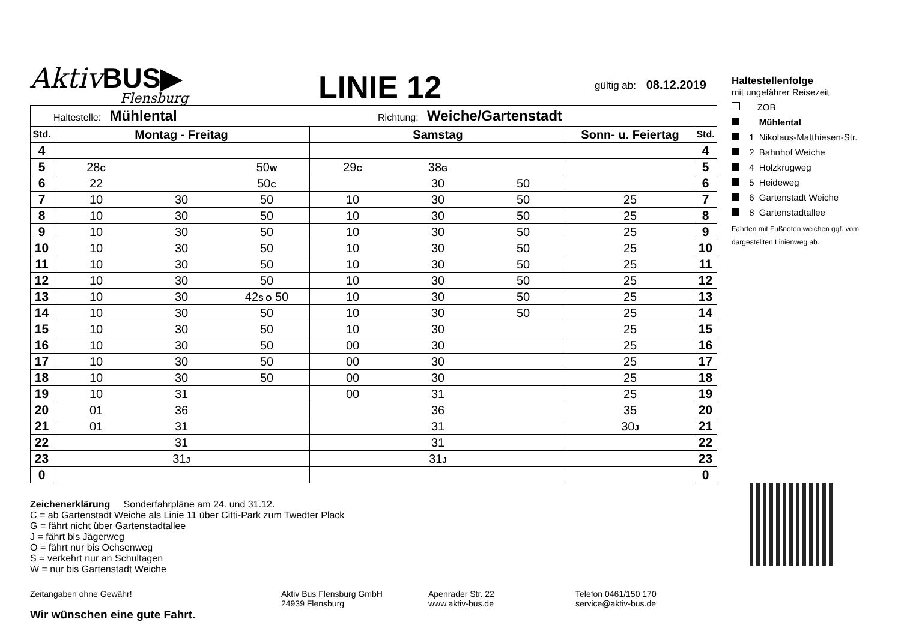AktivBUS▶
Flensburg
LINIE 12
gültig ab: 08.12.2019
| Haltestelle: Mühlental Richtung: Weiche/Gartenstadt | | | | |
| Std. | Montag - Freitag | Samstag | Sonn- u. Feiertag | Std. |
| 4 | | | | 4 |
| 5 | 28 C 50 W | 29 C 38 G | | 5 |
| 6 | 22 50 C | 30 50 | | 6 |
| 7 | 10 30 50 | 10 30 50 | 25 | 7 |
| 8 | 10 30 50 | 10 30 50 | 25 | 8 |
| 9 | 10 30 50 | 10 30 50 | 25 | 9 |
| 10 | 10 30 50 | 10 30 50 | 25 | 10 |
| 11 | 10 30 50 | 10 30 50 | 25 | 11 |
| 12 | 10 30 50 | 10 30 50 | 25 | 12 |
| 13 | 10 30 42 S O 50 | 10 30 50 | 25 | 13 |
| 14 | 10 30 50 | 10 30 50 | 25 | 14 |
| 15 | 10 30 50 | 10 30 | 25 | 15 |
| 16 | 10 30 50 | 00 30 | 25 | 16 |
| 17 | 10 30 50 | 00 30 | 25 | 17 |
| 18 | 10 30 50 | 00 30 | 25 | 18 |
| 19 | 10 31 | 00 31 | 25 | 19 |
| 20 | 01 36 | 36 | 35 | 20 |
| 21 | 01 31 | 31 | 30 J | 21 |
| 22 | 31 | 31 | | 22 |
| 23 | 31 J | 31 J | | 23 |
| 0 | | | | 0 |
Zeichenerklärung Sonderfahrpläne am 24. und 31.12.
C = ab Gartenstadt Weiche als Linie 11 über Citti-Park zum Twedter Plack
G = fährt nicht über Gartenstadtallee
J = fährt bis Jägerweg
O = fährt nur bis Ochsenweg
S = verkehrt nur an Schultagen
W = nur bis Gartenstadt Weiche
Zeitangaben ohne Gewähr!
Wir wünschen eine gute Fahrt.
Aktiv Bus Flensburg GmbH
24939 Flensburg
Apenrader Str. 22
www.aktiv-bus.de
Telefon 0461/150 170
service@aktiv-bus.de
Haltestellenfolge
mit ungefährer Reisezeit
ZOB
Mühlental
1 Nikolaus-Matthiesen-Str.
2 Bahnhof Weiche
4 Holzkrugweg
5 Heideweg
6 Gartenstadt Weiche
8 Gartenstadtallee
Fahrten mit Fußnoten weichen ggf. vom dargestellten Linienweg ab.